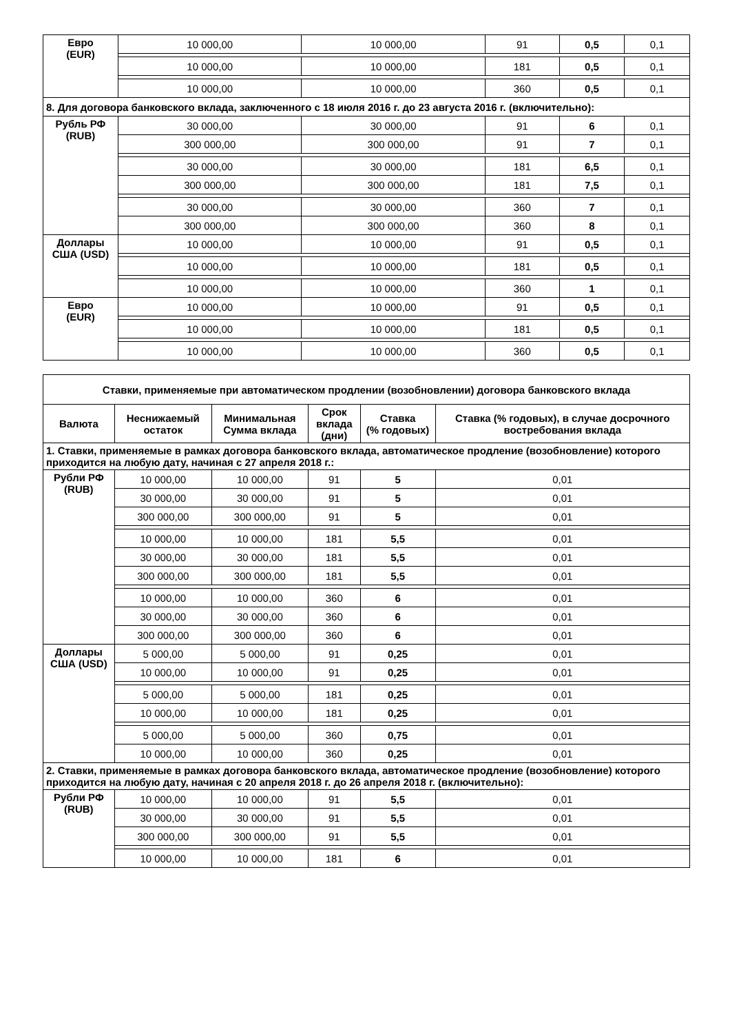| Евро (EUR) | 10 000,00 | 10 000,00 | 91 | 0,5 | 0,1 |
| | 10 000,00 | 10 000,00 | 181 | 0,5 | 0,1 |
| | 10 000,00 | 10 000,00 | 360 | 0,5 | 0,1 |
| 8. Для договора банковского вклада, заключенного с 18 июля 2016 г. до 23 августа 2016 г. (включительно): | | | | | |
| Рубль РФ (RUB) | 30 000,00 | 30 000,00 | 91 | 6 | 0,1 |
| | 300 000,00 | 300 000,00 | 91 | 7 | 0,1 |
| | 30 000,00 | 30 000,00 | 181 | 6,5 | 0,1 |
| | 300 000,00 | 300 000,00 | 181 | 7,5 | 0,1 |
| | 30 000,00 | 30 000,00 | 360 | 7 | 0,1 |
| | 300 000,00 | 300 000,00 | 360 | 8 | 0,1 |
| Доллары США (USD) | 10 000,00 | 10 000,00 | 91 | 0,5 | 0,1 |
| | 10 000,00 | 10 000,00 | 181 | 0,5 | 0,1 |
| | 10 000,00 | 10 000,00 | 360 | 1 | 0,1 |
| Евро (EUR) | 10 000,00 | 10 000,00 | 91 | 0,5 | 0,1 |
| | 10 000,00 | 10 000,00 | 181 | 0,5 | 0,1 |
| | 10 000,00 | 10 000,00 | 360 | 0,5 | 0,1 |
| Ставки, применяемые при автоматическом продлении (возобновлении) договора банковского вклада | | | | | |
| --- | --- | --- | --- | --- | --- |
| Валюта | Неснижаемый остаток | Минимальная Сумма вклада | Срок вклада (дни) | Ставка (% годовых) | Ставка (% годовых), в случае досрочного востребования вклада |
| 1. Ставки, применяемые в рамках договора банковского вклада, автоматическое продление (возобновление) которого приходится на любую дату, начиная с 27 апреля 2018 г.: | | | | | |
| Рубли РФ (RUB) | 10 000,00 | 10 000,00 | 91 | 5 | 0,01 |
| | 30 000,00 | 30 000,00 | 91 | 5 | 0,01 |
| | 300 000,00 | 300 000,00 | 91 | 5 | 0,01 |
| | 10 000,00 | 10 000,00 | 181 | 5,5 | 0,01 |
| | 30 000,00 | 30 000,00 | 181 | 5,5 | 0,01 |
| | 300 000,00 | 300 000,00 | 181 | 5,5 | 0,01 |
| | 10 000,00 | 10 000,00 | 360 | 6 | 0,01 |
| | 30 000,00 | 30 000,00 | 360 | 6 | 0,01 |
| | 300 000,00 | 300 000,00 | 360 | 6 | 0,01 |
| Доллары США (USD) | 5 000,00 | 5 000,00 | 91 | 0,25 | 0,01 |
| | 10 000,00 | 10 000,00 | 91 | 0,25 | 0,01 |
| | 5 000,00 | 5 000,00 | 181 | 0,25 | 0,01 |
| | 10 000,00 | 10 000,00 | 181 | 0,25 | 0,01 |
| | 5 000,00 | 5 000,00 | 360 | 0,75 | 0,01 |
| | 10 000,00 | 10 000,00 | 360 | 0,25 | 0,01 |
| 2. Ставки, применяемые в рамках договора банковского вклада, автоматическое продление (возобновление) которого приходится на любую дату, начиная с 20 апреля 2018 г. до 26 апреля 2018 г. (включительно): | | | | | |
| Рубли РФ (RUB) | 10 000,00 | 10 000,00 | 91 | 5,5 | 0,01 |
| | 30 000,00 | 30 000,00 | 91 | 5,5 | 0,01 |
| | 300 000,00 | 300 000,00 | 91 | 5,5 | 0,01 |
| | 10 000,00 | 10 000,00 | 181 | 6 | 0,01 |